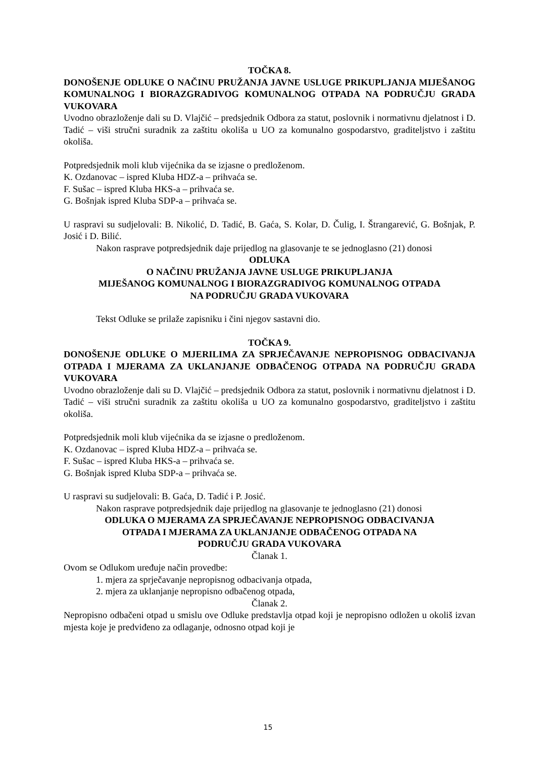TOČKA 8.
DONOŠENJE ODLUKE O NAČINU PRUŽANJA JAVNE USLUGE PRIKUPLJANJA MIJEŠANOG KOMUNALNOG I BIORAZGRADIVOG KOMUNALNOG OTPADA NA PODRUČJU GRADA VUKOVARA
Uvodno obrazloženje dali su D. Vlajčić – predsjednik Odbora za statut, poslovnik i normativnu djelatnost i D. Tadić – viši stručni suradnik za zaštitu okoliša u UO za komunalno gospodarstvo, graditeljstvo i zaštitu okoliša.
Potpredsjednik moli klub vijećnika da se izjasne o predloženom.
K. Ozdanovac – ispred Kluba HDZ-a – prihvaća se.
F. Sušac – ispred Kluba HKS-a – prihvaća se.
G. Bošnjak ispred Kluba SDP-a – prihvaća se.
U raspravi su sudjelovali: B. Nikolić, D. Tadić, B. Gaća, S. Kolar, D. Čulig, I. Štrangarević, G. Bošnjak, P. Josić i D. Bilić.
Nakon rasprave potpredsjednik daje prijedlog na glasovanje te se jednoglasno (21) donosi
ODLUKA
O NAČINU PRUŽANJA JAVNE USLUGE PRIKUPLJANJA
MIJEŠANOG KOMUNALNOG I BIORAZGRADIVOG KOMUNALNOG OTPADA
NA PODRUČJU GRADA VUKOVARA
Tekst Odluke se prilaže zapisniku i čini njegov sastavni dio.
TOČKA 9.
DONOŠENJE ODLUKE O MJERILIMA ZA SPRJEČAVANJE NEPROPISNOG ODBACIVANJA OTPADA I MJERAMA ZA UKLANJANJE ODBAČENOG OTPADA NA PODRUČJU GRADA VUKOVARA
Uvodno obrazloženje dali su D. Vlajčić – predsjednik Odbora za statut, poslovnik i normativnu djelatnost i D. Tadić – viši stručni suradnik za zaštitu okoliša u UO za komunalno gospodarstvo, graditeljstvo i zaštitu okoliša.
Potpredsjednik moli klub vijećnika da se izjasne o predloženom.
K. Ozdanovac – ispred Kluba HDZ-a – prihvaća se.
F. Sušac – ispred Kluba HKS-a – prihvaća se.
G. Bošnjak ispred Kluba SDP-a – prihvaća se.
U raspravi su sudjelovali: B. Gaća, D. Tadić i P. Josić.
Nakon rasprave potpredsjednik daje prijedlog na glasovanje te jednoglasno (21) donosi
ODLUKA O MJERAMA ZA SPRJEČAVANJE NEPROPISNOG ODBACIVANJA
OTPADA I MJERAMA ZA UKLANJANJE ODBAČENOG OTPADA NA
PODRUČJU GRADA VUKOVARA
Članak 1.
Ovom se Odlukom uređuje način provedbe:
1. mjera za sprječavanje nepropisnog odbacivanja otpada,
2. mjera za uklanjanje nepropisno odbačenog otpada,
Članak 2.
Nepropisno odbačeni otpad u smislu ove Odluke predstavlja otpad koji je nepropisno odložen u okoliš izvan mjesta koje je predviđeno za odlaganje, odnosno otpad koji je
15